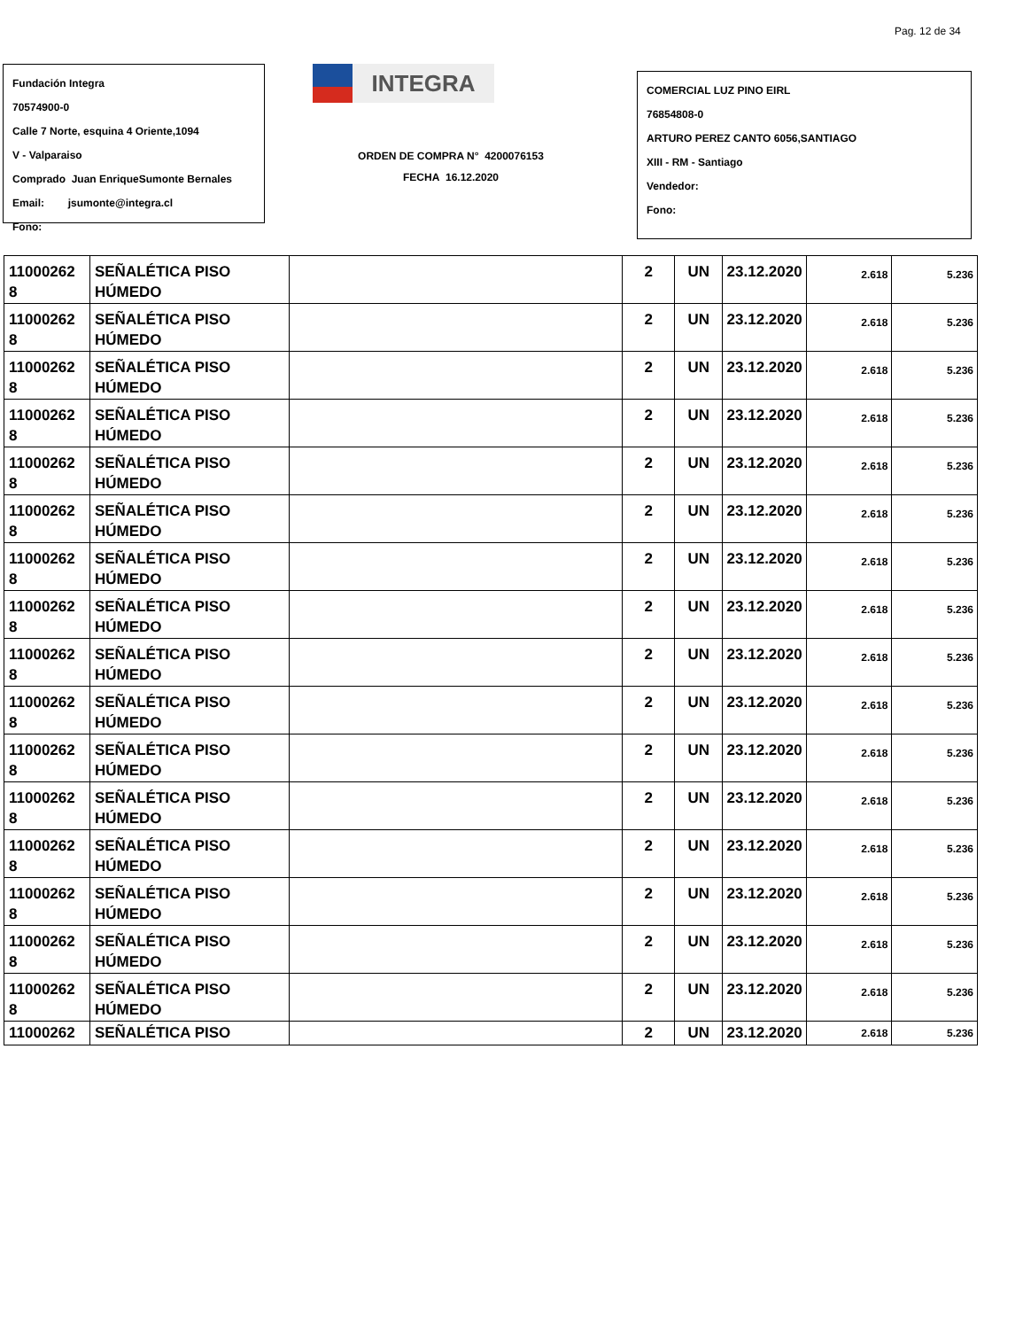Pag. 12 de 34
Fundación Integra
70574900-0
Calle 7 Norte, esquina 4 Oriente,1094
V - Valparaiso
Comprado Juan EnriqueSumonte Bernales
Email: jsumonte@integra.cl
Fono:
INTEGRA
ORDEN DE COMPRA N° 4200076153
FECHA 16.12.2020
COMERCIAL LUZ PINO EIRL
76854808-0
ARTURO PEREZ CANTO 6056,SANTIAGO
XIII - RM - Santiago
Vendedor:
Fono:
| 11000262 8 | SEÑALÉTICA PISO HÚMEDO | | 2 | UN | 23.12.2020 | 2.618 | 5.236 |
| 11000262 8 | SEÑALÉTICA PISO HÚMEDO | | 2 | UN | 23.12.2020 | 2.618 | 5.236 |
| 11000262 8 | SEÑALÉTICA PISO HÚMEDO | | 2 | UN | 23.12.2020 | 2.618 | 5.236 |
| 11000262 8 | SEÑALÉTICA PISO HÚMEDO | | 2 | UN | 23.12.2020 | 2.618 | 5.236 |
| 11000262 8 | SEÑALÉTICA PISO HÚMEDO | | 2 | UN | 23.12.2020 | 2.618 | 5.236 |
| 11000262 8 | SEÑALÉTICA PISO HÚMEDO | | 2 | UN | 23.12.2020 | 2.618 | 5.236 |
| 11000262 8 | SEÑALÉTICA PISO HÚMEDO | | 2 | UN | 23.12.2020 | 2.618 | 5.236 |
| 11000262 8 | SEÑALÉTICA PISO HÚMEDO | | 2 | UN | 23.12.2020 | 2.618 | 5.236 |
| 11000262 8 | SEÑALÉTICA PISO HÚMEDO | | 2 | UN | 23.12.2020 | 2.618 | 5.236 |
| 11000262 8 | SEÑALÉTICA PISO HÚMEDO | | 2 | UN | 23.12.2020 | 2.618 | 5.236 |
| 11000262 8 | SEÑALÉTICA PISO HÚMEDO | | 2 | UN | 23.12.2020 | 2.618 | 5.236 |
| 11000262 8 | SEÑALÉTICA PISO HÚMEDO | | 2 | UN | 23.12.2020 | 2.618 | 5.236 |
| 11000262 8 | SEÑALÉTICA PISO HÚMEDO | | 2 | UN | 23.12.2020 | 2.618 | 5.236 |
| 11000262 8 | SEÑALÉTICA PISO HÚMEDO | | 2 | UN | 23.12.2020 | 2.618 | 5.236 |
| 11000262 8 | SEÑALÉTICA PISO HÚMEDO | | 2 | UN | 23.12.2020 | 2.618 | 5.236 |
| 11000262 8 | SEÑALÉTICA PISO HÚMEDO | | 2 | UN | 23.12.2020 | 2.618 | 5.236 |
| 11000262 | SEÑALÉTICA PISO | | 2 | UN | 23.12.2020 | 2.618 | 5.236 |